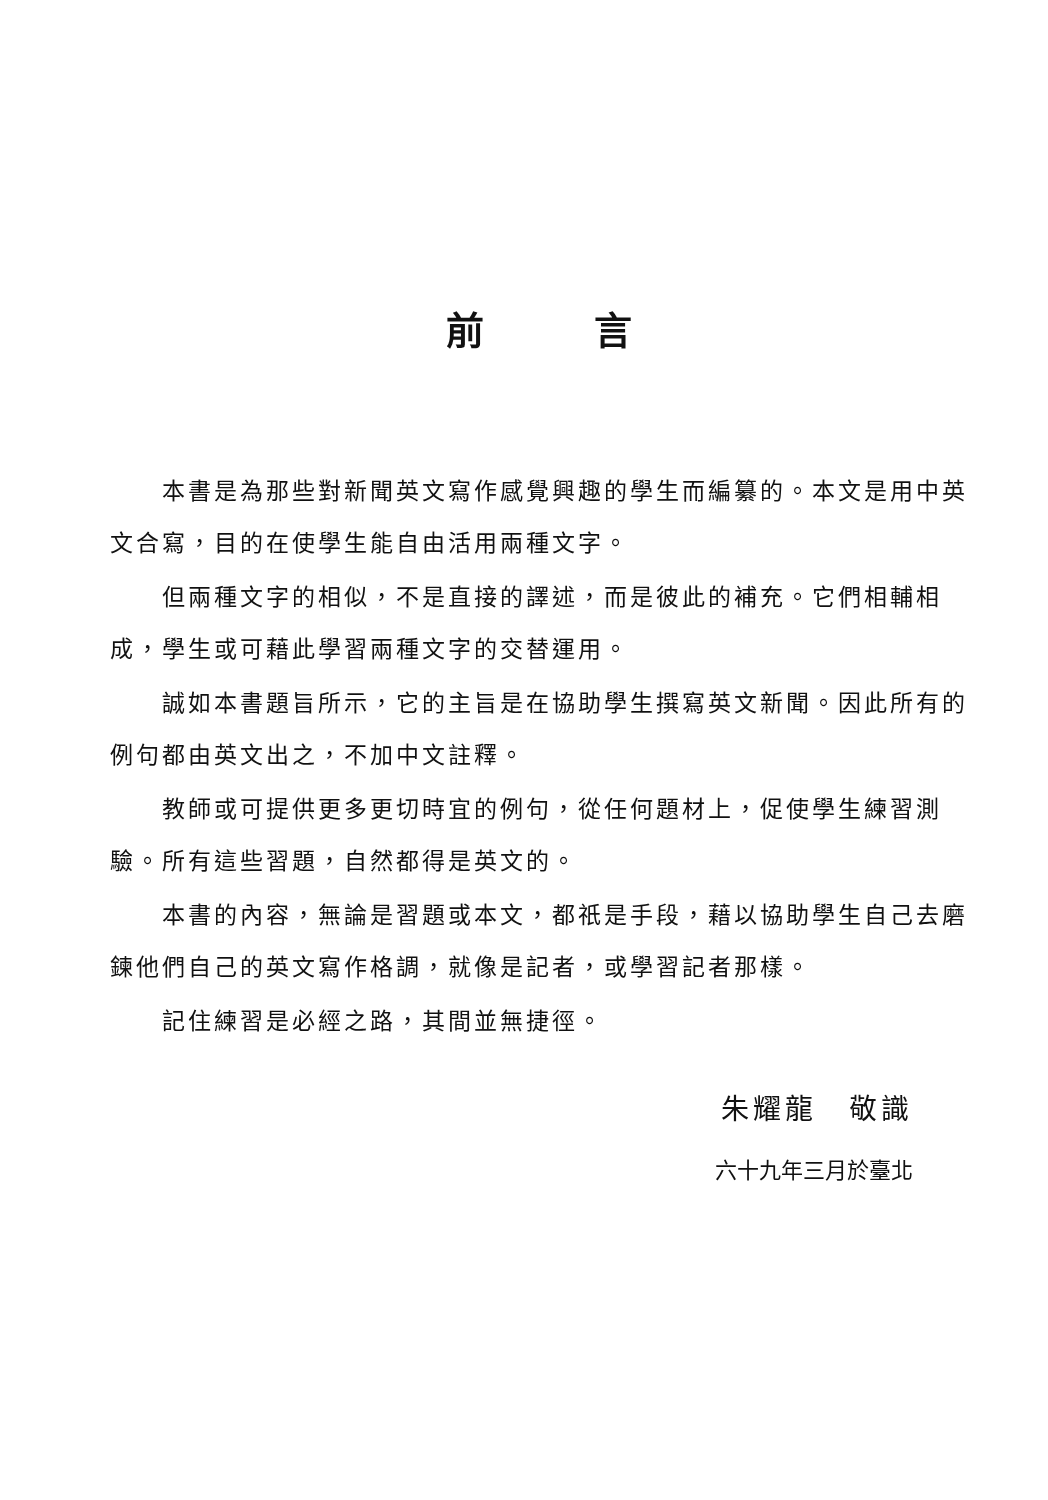前言
本書是為那些對新聞英文寫作感覺興趣的學生而編纂的。本文是用中英文合寫，目的在使學生能自由活用兩種文字。
但兩種文字的相似，不是直接的譯述，而是彼此的補充。它們相輔相成，學生或可藉此學習兩種文字的交替運用。
誠如本書題旨所示，它的主旨是在協助學生撰寫英文新聞。因此所有的例句都由英文出之，不加中文註釋。
教師或可提供更多更切時宜的例句，從任何題材上，促使學生練習測驗。所有這些習題，自然都得是英文的。
本書的內容，無論是習題或本文，都祇是手段，藉以協助學生自己去磨鍊他們自己的英文寫作格調，就像是記者，或學習記者那樣。
記住練習是必經之路，其間並無捷徑。
朱耀龍　敬識
六十九年三月於臺北